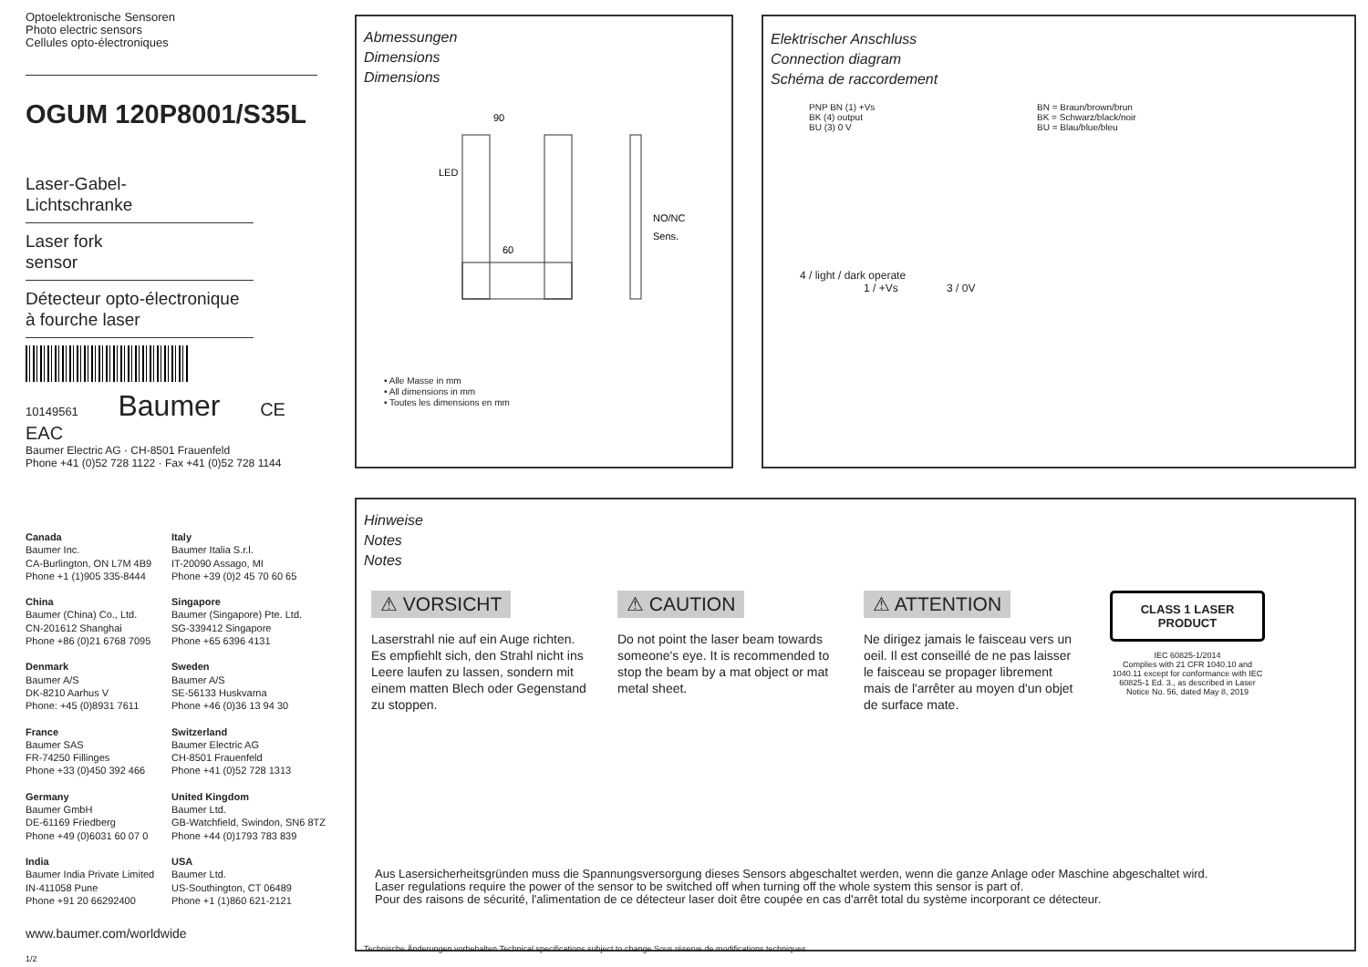Optoelektronische Sensoren
Photo electric sensors
Cellules opto-électroniques
OGUM 120P8001/S35L
Laser-Gabel-
Lichtschranke
Laser fork
sensor
Détecteur opto-électronique
à fourche laser
10149561 Baumer CE EAC
Baumer Electric AG · CH-8501 Frauenfeld
Phone +41 (0)52 728 1122 · Fax +41 (0)52 728 1144
Abmessungen
Dimensions
Dimensions
90
LED
60
NO/NC
Sens.
• Alle Masse in mm
• All dimensions in mm
• Toutes les dimensions en mm
Elektrischer Anschluss
Connection diagram
Schéma de raccordement
PNP BN (1) +Vs
BK (4) output
BU (3) 0 V
BN = Braun/brown/brun
BK = Schwarz/black/noir
BU = Blau/blue/bleu
4 / light / dark operate
1 / +Vs 3 / 0V
Canada
Baumer Inc.
CA-Burlington, ON L7M 4B9
Phone +1 (1)905 335-8444
Italy
Baumer Italia S.r.l.
IT-20090 Assago, MI
Phone +39 (0)2 45 70 60 65
China
Baumer (China) Co., Ltd.
CN-201612 Shanghai
Phone +86 (0)21 6768 7095
Singapore
Baumer (Singapore) Pte. Ltd.
SG-339412 Singapore
Phone +65 6396 4131
Denmark
Baumer A/S
DK-8210 Aarhus V
Phone: +45 (0)8931 7611
Sweden
Baumer A/S
SE-56133 Huskvarna
Phone +46 (0)36 13 94 30
France
Baumer SAS
FR-74250 Fillinges
Phone +33 (0)450 392 466
Switzerland
Baumer Electric AG
CH-8501 Frauenfeld
Phone +41 (0)52 728 1313
Germany
Baumer GmbH
DE-61169 Friedberg
Phone +49 (0)6031 60 07 0
United Kingdom
Baumer Ltd.
GB-Watchfield, Swindon, SN6 8TZ
Phone +44 (0)1793 783 839
India
Baumer India Private Limited
IN-411058 Pune
Phone +91 20 66292400
USA
Baumer Ltd.
US-Southington, CT 06489
Phone +1 (1)860 621-2121
www.baumer.com/worldwide
1/2
Hinweise
Notes
Notes
⚠ VORSICHT
Laserstrahl nie auf ein Auge richten.
Es empfiehlt sich, den Strahl nicht ins Leere laufen zu lassen, sondern mit einem matten Blech oder Gegenstand zu stoppen.
⚠ CAUTION
Do not point the laser beam towards someone's eye. It is recommended to stop the beam by a mat object or mat metal sheet.
⚠ ATTENTION
Ne dirigez jamais le faisceau vers un oeil. Il est conseillé de ne pas laisser le faisceau se propager librement mais de l'arrêter au moyen d'un objet de surface mate.
CLASS 1 LASER PRODUCT
IEC 60825-1/2014
Complies with 21 CFR 1040.10 and 1040.11 except for conformance with IEC 60825-1 Ed. 3., as described in Laser Notice No. 56, dated May 8, 2019
Aus Lasersicherheitsgründen muss die Spannungsversorgung dieses Sensors abgeschaltet werden, wenn die ganze Anlage oder Maschine abgeschaltet wird.
Laser regulations require the power of the sensor to be switched off when turning off the whole system this sensor is part of.
Pour des raisons de sécurité, l'alimentation de ce détecteur laser doit être coupée en cas d'arrêt total du système incorporant ce détecteur.
Technische Änderungen vorbehalten Technical specifications subject to change Sous réserve de modifications techniques